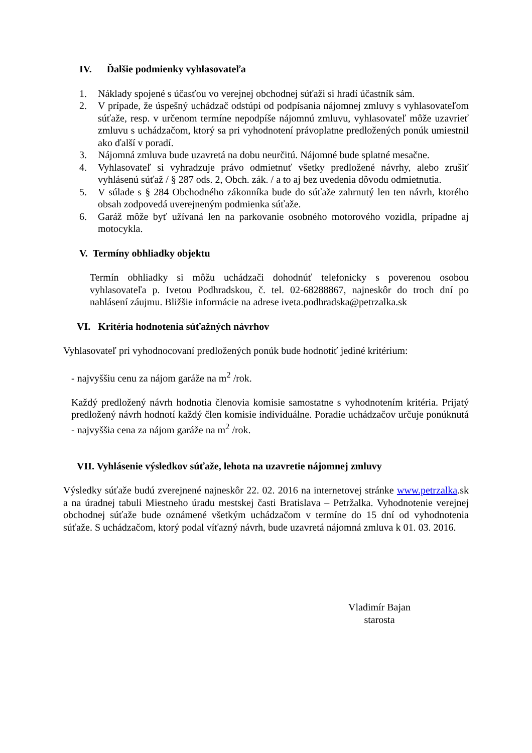IV. Ďalšie podmienky vyhlasovateľa
1. Náklady spojené s účasťou vo verejnej obchodnej súťaži si hradí účastník sám.
2. V prípade, že úspešný uchádzač odstúpi od podpísania nájomnej zmluvy s vyhlasovateľom súťaže, resp. v určenom termíne nepodpíše nájomnú zmluvu, vyhlasovateľ môže uzavrieť zmluvu s uchádzačom, ktorý sa pri vyhodnotení právoplatne predložených ponúk umiestnil ako ďalší v poradí.
3. Nájomná zmluva bude uzavretá na dobu neurčitú. Nájomné bude splatné mesačne.
4. Vyhlasovateľ si vyhradzuje právo odmietnuť všetky predložené návrhy, alebo zrušiť vyhlásenú súťaž / § 287 ods. 2, Obch. zák. / a to aj bez uvedenia dôvodu odmietnutia.
5. V súlade s § 284 Obchodného zákonníka bude do súťaže zahrnutý len ten návrh, ktorého obsah zodpovedá uverejneným podmienka súťaže.
6. Garáž môže byť užívaná len na parkovanie osobného motorového vozidla, prípadne aj motocykla.
V. Termíny obhliadky objektu
Termín obhliadky si môžu uchádzači dohodnúť telefonicky s poverenou osobou vyhlasovateľa p. Ivetou Podhradskou, č. tel. 02-68288867, najneskôr do troch dní po nahlásení záujmu. Bližšie informácie na adrese iveta.podhradska@petrzalka.sk
VI. Kritéria hodnotenia súťažných návrhov
Vyhlasovateľ pri vyhodnocovaní predložených ponúk bude hodnotiť jediné kritérium:
- najvyššiu cenu za nájom garáže na m<sup>2</sup> /rok.
Každý predložený návrh hodnotia členovia komisie samostatne s vyhodnotením kritéria. Prijatý predložený návrh hodnotí každý člen komisie individuálne. Poradie uchádzačov určuje ponúknutá - najvyššia cena za nájom garáže na m<sup>2</sup> /rok.
VII. Vyhlásenie výsledkov súťaže, lehota na uzavretie nájomnej zmluvy
Výsledky súťaže budú zverejnené najneskôr 22. 02. 2016 na internetovej stránke www.petrzalka.sk a na úradnej tabuli Miestneho úradu mestskej časti Bratislava – Petržalka. Vyhodnotenie verejnej obchodnej súťaže bude oznámené všetkým uchádzačom v termíne do 15 dní od vyhodnotenia súťaže. S uchádzačom, ktorý podal víťazný návrh, bude uzavretá nájomná zmluva k 01. 03. 2016.
Vladimír Bajan
starosta